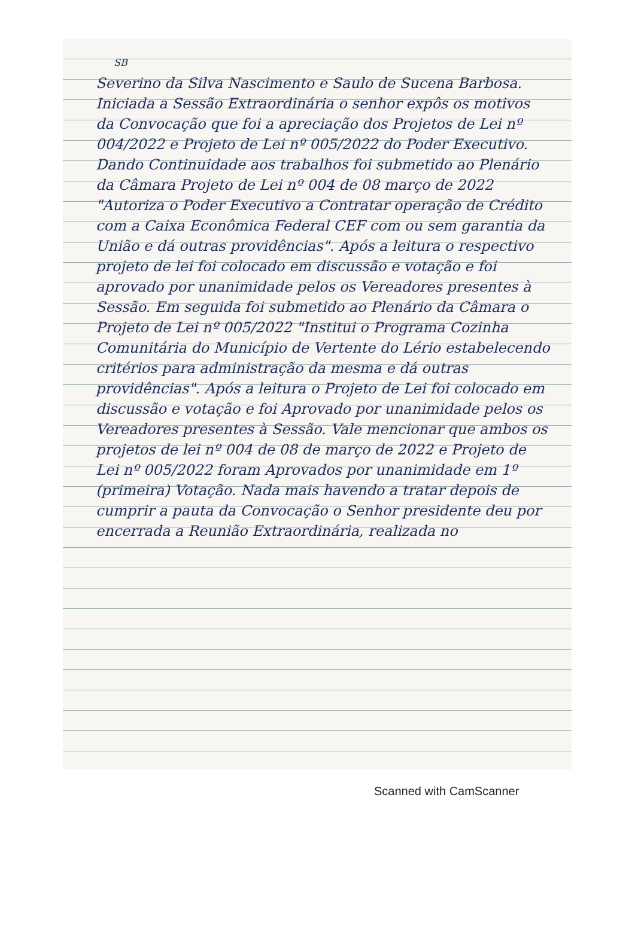SB
Severino da Silva Nascimento e Saulo de Sucena Barbosa. Iniciada a Sessão Extraordinária o senhor expôs os motivos da Convocação que foi a apreciação dos Projetos de Lei nº 004/2022 e Projeto de Lei nº 005/2022 do Poder Executivo. Dando Continuidade aos trabalhos foi submetido ao Plenário da Câmara Projeto de Lei nº 004 de 08 março de 2022 "Autoriza o Poder Executivo a Contratar operação de Crédito com a Caixa Econômica Federal CEF com ou sem garantia da União e dá outras providências". Após a leitura o respectivo projeto de lei foi colocado em discussão e votação e foi aprovado por unanimidade pelos os Vereadores presentes à Sessão. Em seguida foi submetido ao Plenário da Câmara o Projeto de Lei nº 005/2022 "Institui o Programa Cozinha Comunitária do Município de Vertente do Lério estabelecendo critérios para administração da mesma e dá outras providências". Após a leitura o Projeto de Lei foi colocado em discussão e votação e foi Aprovado por unanimidade pelos os Vereadores presentes à Sessão. Vale mencionar que ambos os projetos de lei nº 004 de 08 de março de 2022 e Projeto de Lei nº 005/2022 foram Aprovados por unanimidade em 1º (primeira) Votação. Nada mais havendo a tratar depois de cumprir a pauta da Convocação o Senhor presidente deu por encerrada a Reunião Extraordinária, realizada no
Scanned with CamScanner